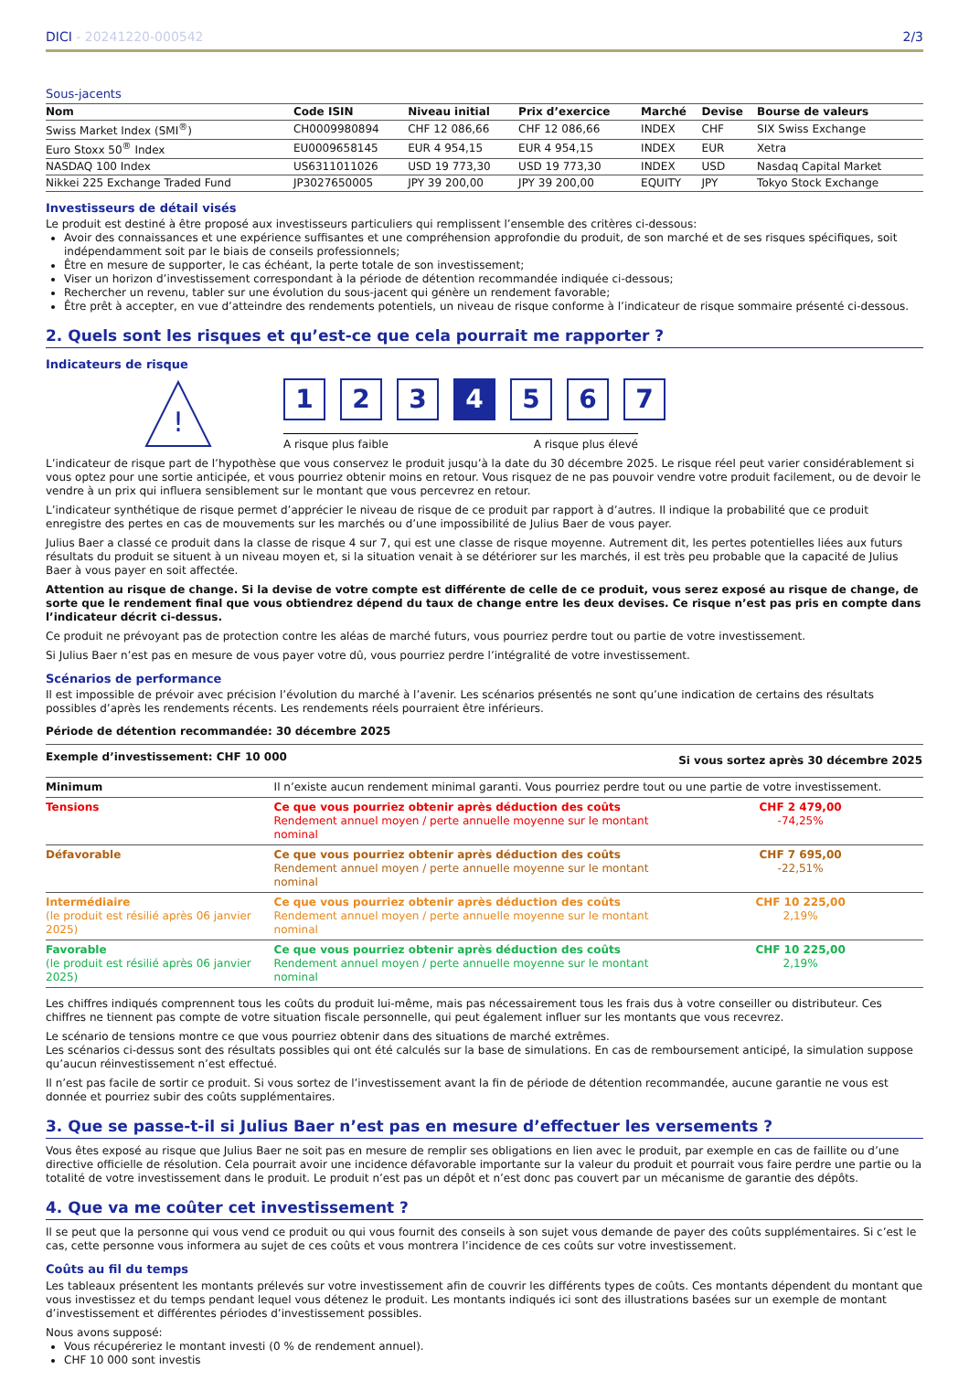DICI - 20241220-000542 2/3
Sous-jacents
| Nom | Code ISIN | Niveau initial | Prix d’exercice | Marché | Devise | Bourse de valeurs |
| --- | --- | --- | --- | --- | --- | --- |
| Swiss Market Index (SMI<sup>®</sup>) | CH0009980894 | CHF 12 086,66 | CHF 12 086,66 | INDEX | CHF | SIX Swiss Exchange |
| Euro Stoxx 50<sup>®</sup> Index | EU0009658145 | EUR 4 954,15 | EUR 4 954,15 | INDEX | EUR | Xetra |
| NASDAQ 100 Index | US6311011026 | USD 19 773,30 | USD 19 773,30 | INDEX | USD | Nasdaq Capital Market |
| Nikkei 225 Exchange Traded Fund | JP3027650005 | JPY 39 200,00 | JPY 39 200,00 | EQUITY | JPY | Tokyo Stock Exchange |
Investisseurs de détail visés
Le produit est destiné à être proposé aux investisseurs particuliers qui remplissent l’ensemble des critères ci-dessous:
Avoir des connaissances et une expérience suffisantes et une compréhension approfondie du produit, de son marché et de ses risques spécifiques, soit indépendamment soit par le biais de conseils professionnels;
Être en mesure de supporter, le cas échéant, la perte totale de son investissement;
Viser un horizon d’investissement correspondant à la période de détention recommandée indiquée ci-dessous;
Rechercher un revenu, tabler sur une évolution du sous-jacent qui génère un rendement favorable;
Être prêt à accepter, en vue d’atteindre des rendements potentiels, un niveau de risque conforme à l’indicateur de risque sommaire présenté ci-dessous.
2. Quels sont les risques et qu’est-ce que cela pourrait me rapporter ?
Indicateurs de risque
!
1 2 3 4 5 6 7
A risque plus faible A risque plus élevé
L’indicateur de risque part de l’hypothèse que vous conservez le produit jusqu’à la date du 30 décembre 2025. Le risque réel peut varier considérablement si vous optez pour une sortie anticipée, et vous pourriez obtenir moins en retour. Vous risquez de ne pas pouvoir vendre votre produit facilement, ou de devoir le vendre à un prix qui influera sensiblement sur le montant que vous percevrez en retour.
L’indicateur synthétique de risque permet d’apprécier le niveau de risque de ce produit par rapport à d’autres. Il indique la probabilité que ce produit enregistre des pertes en cas de mouvements sur les marchés ou d’une impossibilité de Julius Baer de vous payer.
Julius Baer a classé ce produit dans la classe de risque 4 sur 7, qui est une classe de risque moyenne. Autrement dit, les pertes potentielles liées aux futurs résultats du produit se situent à un niveau moyen et, si la situation venait à se détériorer sur les marchés, il est très peu probable que la capacité de Julius Baer à vous payer en soit affectée.
Attention au risque de change. Si la devise de votre compte est différente de celle de ce produit, vous serez exposé au risque de change, de sorte que le rendement final que vous obtiendrez dépend du taux de change entre les deux devises. Ce risque n’est pas pris en compte dans l’indicateur décrit ci-dessus.
Ce produit ne prévoyant pas de protection contre les aléas de marché futurs, vous pourriez perdre tout ou partie de votre investissement.
Si Julius Baer n’est pas en mesure de vous payer votre dû, vous pourriez perdre l’intégralité de votre investissement.
Scénarios de performance
Il est impossible de prévoir avec précision l’évolution du marché à l’avenir. Les scénarios présentés ne sont qu’une indication de certains des résultats possibles d’après les rendements récents. Les rendements réels pourraient être inférieurs.
Période de détention recommandée: 30 décembre 2025
| Exemple d’investissement: CHF 10 000 | | Si vous sortez après 30 décembre 2025 |
| --- | --- | --- |
| Minimum | Il n’existe aucun rendement minimal garanti. Vous pourriez perdre tout ou une partie de votre investissement. | |
| Tensions | Ce que vous pourriez obtenir après déduction des coûts Rendement annuel moyen / perte annuelle moyenne sur le montant nominal | CHF 2 479,00 -74,25% |
| Défavorable | Ce que vous pourriez obtenir après déduction des coûts Rendement annuel moyen / perte annuelle moyenne sur le montant nominal | CHF 7 695,00 -22,51% |
| Intermédiaire (le produit est résilié après 06 janvier 2025) | Ce que vous pourriez obtenir après déduction des coûts Rendement annuel moyen / perte annuelle moyenne sur le montant nominal | CHF 10 225,00 2,19% |
| Favorable (le produit est résilié après 06 janvier 2025) | Ce que vous pourriez obtenir après déduction des coûts Rendement annuel moyen / perte annuelle moyenne sur le montant nominal | CHF 10 225,00 2,19% |
Les chiffres indiqués comprennent tous les coûts du produit lui-même, mais pas nécessairement tous les frais dus à votre conseiller ou distributeur. Ces chiffres ne tiennent pas compte de votre situation fiscale personnelle, qui peut également influer sur les montants que vous recevrez.
Le scénario de tensions montre ce que vous pourriez obtenir dans des situations de marché extrêmes.
Les scénarios ci-dessus sont des résultats possibles qui ont été calculés sur la base de simulations. En cas de remboursement anticipé, la simulation suppose qu’aucun réinvestissement n’est effectué.
Il n’est pas facile de sortir ce produit. Si vous sortez de l’investissement avant la fin de période de détention recommandée, aucune garantie ne vous est donnée et pourriez subir des coûts supplémentaires.
3. Que se passe-t-il si Julius Baer n’est pas en mesure d’effectuer les versements ?
Vous êtes exposé au risque que Julius Baer ne soit pas en mesure de remplir ses obligations en lien avec le produit, par exemple en cas de faillite ou d’une directive officielle de résolution. Cela pourrait avoir une incidence défavorable importante sur la valeur du produit et pourrait vous faire perdre une partie ou la totalité de votre investissement dans le produit. Le produit n’est pas un dépôt et n’est donc pas couvert par un mécanisme de garantie des dépôts.
4. Que va me coûter cet investissement ?
Il se peut que la personne qui vous vend ce produit ou qui vous fournit des conseils à son sujet vous demande de payer des coûts supplémentaires. Si c’est le cas, cette personne vous informera au sujet de ces coûts et vous montrera l’incidence de ces coûts sur votre investissement.
Coûts au fil du temps
Les tableaux présentent les montants prélevés sur votre investissement afin de couvrir les différents types de coûts. Ces montants dépendent du montant que vous investissez et du temps pendant lequel vous détenez le produit. Les montants indiqués ici sont des illustrations basées sur un exemple de montant d’investissement et différentes périodes d’investissement possibles.
Nous avons supposé:
Vous récupéreriez le montant investi (0 % de rendement annuel).
CHF 10 000 sont investis